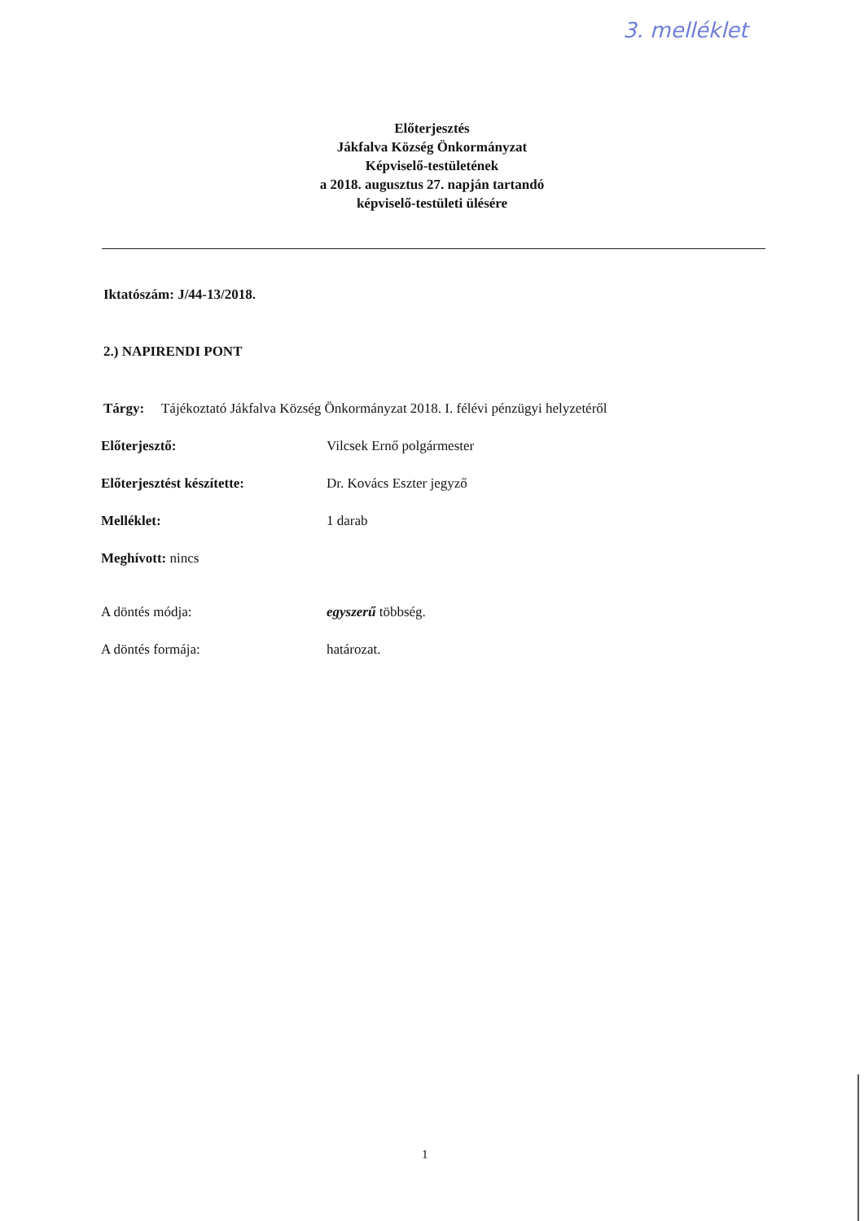3. melléklet
Előterjesztés
Jákfalva Község Önkormányzat
Képviselő-testületének
a 2018. augusztus 27. napján tartandó
képviselő-testületi ülésére
Iktatószám: J/44-13/2018.
2.) NAPIRENDI PONT
Tárgy: Tájékoztató Jákfalva Község Önkormányzat 2018. I. félévi pénzügyi helyzetéről
Előterjesztő: Vilcsek Ernő polgármester
Előterjesztést készítette: Dr. Kovács Eszter jegyző
Melléklet: 1 darab
Meghívott: nincs
A döntés módja: egyszerű többség.
A döntés formája: határozat.
1